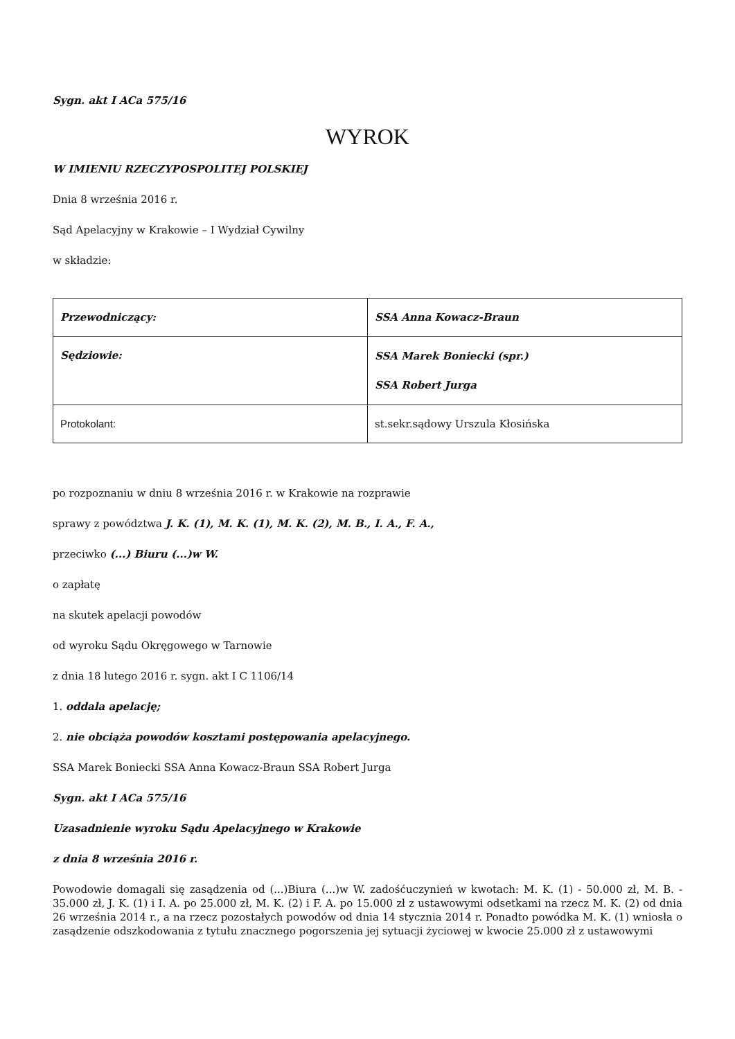Sygn. akt I ACa 575/16
WYROK
W IMIENIU RZECZYPOSPOLITEJ POLSKIEJ
Dnia 8 września 2016 r.
Sąd Apelacyjny w Krakowie – I Wydział Cywilny
w składzie:
| Przewodniczący: | SSA Anna Kowacz-Braun |
| Sędziowie: | SSA Marek Boniecki (spr.) SSA Robert Jurga |
| Protokolant: | st.sekr.sądowy Urszula Kłosińska |
po rozpoznaniu w dniu 8 września 2016 r. w Krakowie na rozprawie
sprawy z powództwa J. K. (1), M. K. (1), M. K. (2), M. B., I. A., F. A.,
przeciwko (...) Biuru (...)w W.
o zapłatę
na skutek apelacji powodów
od wyroku Sądu Okręgowego w Tarnowie
z dnia 18 lutego 2016 r. sygn. akt I C 1106/14
1. oddala apelację;
2. nie obciąża powodów kosztami postępowania apelacyjnego.
SSA Marek Boniecki SSA Anna Kowacz-Braun SSA Robert Jurga
Sygn. akt I ACa 575/16
Uzasadnienie wyroku Sądu Apelacyjnego w Krakowie
z dnia 8 września 2016 r.
Powodowie domagali się zasądzenia od (...)Biura (...)w W. zadośćuczynień w kwotach: M. K. (1) - 50.000 zł, M. B. - 35.000 zł, J. K. (1) i I. A. po 25.000 zł, M. K. (2) i F. A. po 15.000 zł z ustawowymi odsetkami na rzecz M. K. (2) od dnia 26 września 2014 r., a na rzecz pozostałych powodów od dnia 14 stycznia 2014 r. Ponadto powódka M. K. (1) wniosła o zasądzenie odszkodowania z tytułu znacznego pogorszenia jej sytuacji życiowej w kwocie 25.000 zł z ustawowymi